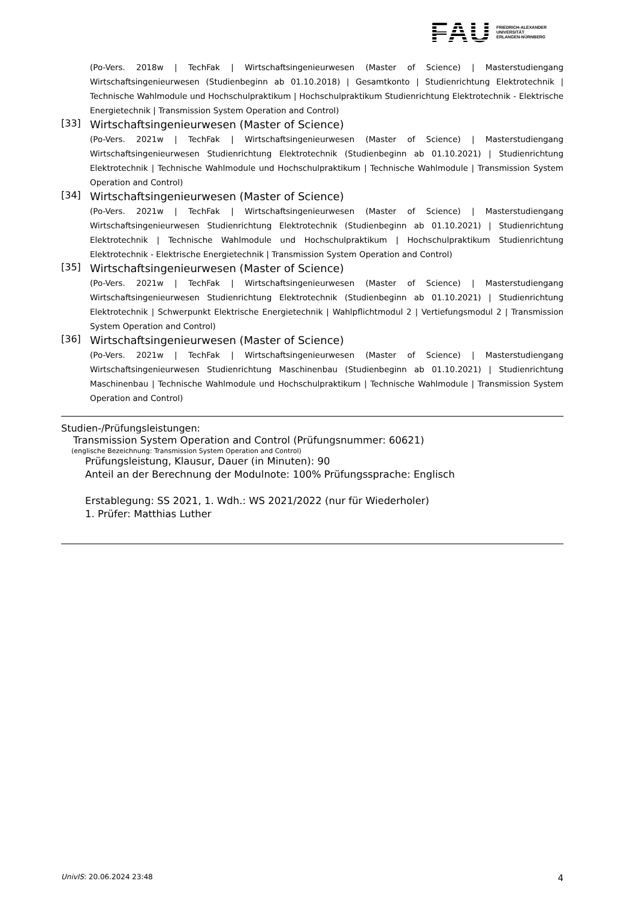FAU
FRIEDRICH-ALEXANDER
UNIVERSITÄT
ERLANGEN-NÜRNBERG
(Po-Vers. 2018w | TechFak | Wirtschaftsingenieurwesen (Master of Science) | Masterstudiengang Wirtschaftsingenieurwesen (Studienbeginn ab 01.10.2018) | Gesamtkonto | Studienrichtung Elektrotechnik | Technische Wahlmodule und Hochschulpraktikum | Hochschulpraktikum Studienrichtung Elektrotechnik - Elektrische Energietechnik | Transmission System Operation and Control)
[33]
Wirtschaftsingenieurwesen (Master of Science)
(Po-Vers. 2021w | TechFak | Wirtschaftsingenieurwesen (Master of Science) | Masterstudiengang Wirtschaftsingenieurwesen Studienrichtung Elektrotechnik (Studienbeginn ab 01.10.2021) | Studienrichtung Elektrotechnik | Technische Wahlmodule und Hochschulpraktikum | Technische Wahlmodule | Transmission System Operation and Control)
[34]
Wirtschaftsingenieurwesen (Master of Science)
(Po-Vers. 2021w | TechFak | Wirtschaftsingenieurwesen (Master of Science) | Masterstudiengang Wirtschaftsingenieurwesen Studienrichtung Elektrotechnik (Studienbeginn ab 01.10.2021) | Studienrichtung Elektrotechnik | Technische Wahlmodule und Hochschulpraktikum | Hochschulpraktikum Studienrichtung Elektrotechnik - Elektrische Energietechnik | Transmission System Operation and Control)
[35]
Wirtschaftsingenieurwesen (Master of Science)
(Po-Vers. 2021w | TechFak | Wirtschaftsingenieurwesen (Master of Science) | Masterstudiengang Wirtschaftsingenieurwesen Studienrichtung Elektrotechnik (Studienbeginn ab 01.10.2021) | Studienrichtung Elektrotechnik | Schwerpunkt Elektrische Energietechnik | Wahlpflichtmodul 2 | Vertiefungsmodul 2 | Transmission System Operation and Control)
[36]
Wirtschaftsingenieurwesen (Master of Science)
(Po-Vers. 2021w | TechFak | Wirtschaftsingenieurwesen (Master of Science) | Masterstudiengang Wirtschaftsingenieurwesen Studienrichtung Maschinenbau (Studienbeginn ab 01.10.2021) | Studienrichtung Maschinenbau | Technische Wahlmodule und Hochschulpraktikum | Technische Wahlmodule | Transmission System Operation and Control)
Studien-/Prüfungsleistungen:
Transmission System Operation and Control (Prüfungsnummer: 60621)
(englische Bezeichnung: Transmission System Operation and Control)
Prüfungsleistung, Klausur, Dauer (in Minuten): 90
Anteil an der Berechnung der Modulnote: 100% Prüfungssprache: Englisch
Erstablegung: SS 2021, 1. Wdh.: WS 2021/2022 (nur für Wiederholer)
1. Prüfer: Matthias Luther
UnivIS: 20.06.2024 23:48 4